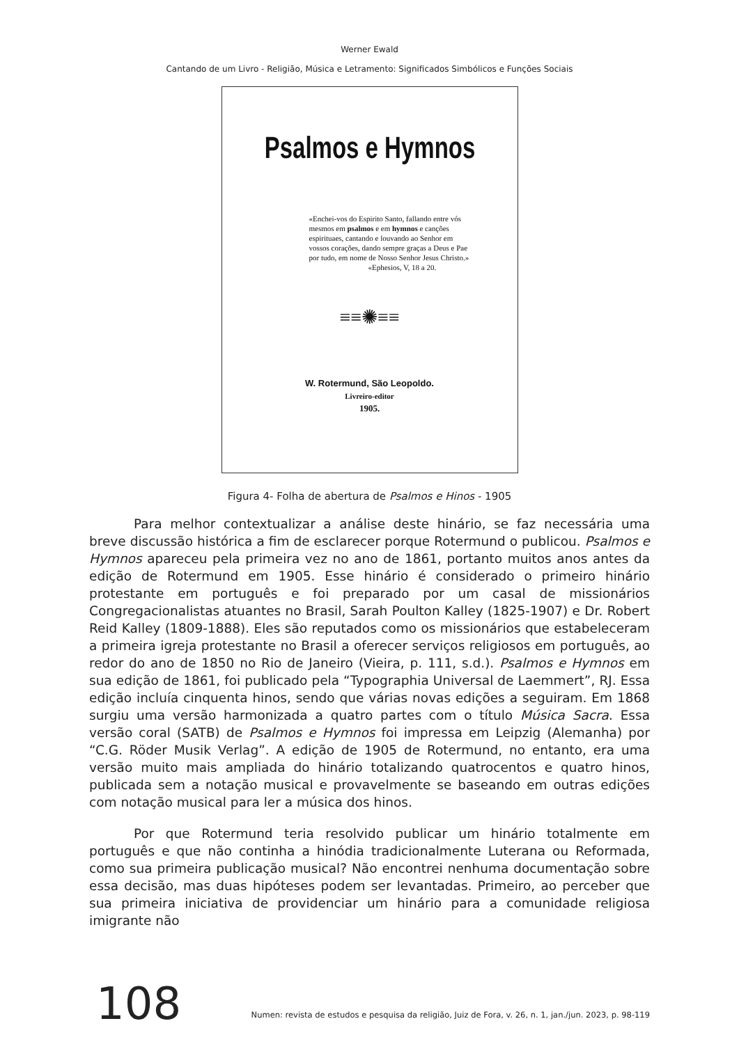Werner Ewald
Cantando de um Livro - Religião, Música e Letramento: Significados Simbólicos e Funções Sociais
Psalmos e Hymnos
«Enchei-vos do Espirito Santo, fallando entre vós mesmos em psalmos e em hymnos e canções espirituaes, cantando e louvando ao Senhor em vossos corações, dando sempre graças a Deus e Pae por tudo, em nome de Nosso Senhor Jesus Christo.»
«Ephesios, V, 18 a 20.
≡≡✺≡≡
W. Rotermund, São Leopoldo.
Livreiro-editor
1905.
Figura 4- Folha de abertura de Psalmos e Hinos - 1905
Para melhor contextualizar a análise deste hinário, se faz necessária uma breve discussão histórica a fim de esclarecer porque Rotermund o publicou. Psalmos e Hymnos apareceu pela primeira vez no ano de 1861, portanto muitos anos antes da edição de Rotermund em 1905. Esse hinário é considerado o primeiro hinário protestante em português e foi preparado por um casal de missionários Congregacionalistas atuantes no Brasil, Sarah Poulton Kalley (1825-1907) e Dr. Robert Reid Kalley (1809-1888). Eles são reputados como os missionários que estabeleceram a primeira igreja protestante no Brasil a oferecer serviços religiosos em português, ao redor do ano de 1850 no Rio de Janeiro (Vieira, p. 111, s.d.). Psalmos e Hymnos em sua edição de 1861, foi publicado pela “Typographia Universal de Laemmert”, RJ. Essa edição incluía cinquenta hinos, sendo que várias novas edições a seguiram. Em 1868 surgiu uma versão harmonizada a quatro partes com o título Música Sacra. Essa versão coral (SATB) de Psalmos e Hymnos foi impressa em Leipzig (Alemanha) por “C.G. Röder Musik Verlag”. A edição de 1905 de Rotermund, no entanto, era uma versão muito mais ampliada do hinário totalizando quatrocentos e quatro hinos, publicada sem a notação musical e provavelmente se baseando em outras edições com notação musical para ler a música dos hinos.
Por que Rotermund teria resolvido publicar um hinário totalmente em português e que não continha a hinódia tradicionalmente Luterana ou Reformada, como sua primeira publicação musical? Não encontrei nenhuma documentação sobre essa decisão, mas duas hipóteses podem ser levantadas. Primeiro, ao perceber que sua primeira iniciativa de providenciar um hinário para a comunidade religiosa imigrante não
108 Numen: revista de estudos e pesquisa da religião, Juiz de Fora, v. 26, n. 1, jan./jun. 2023, p. 98-119